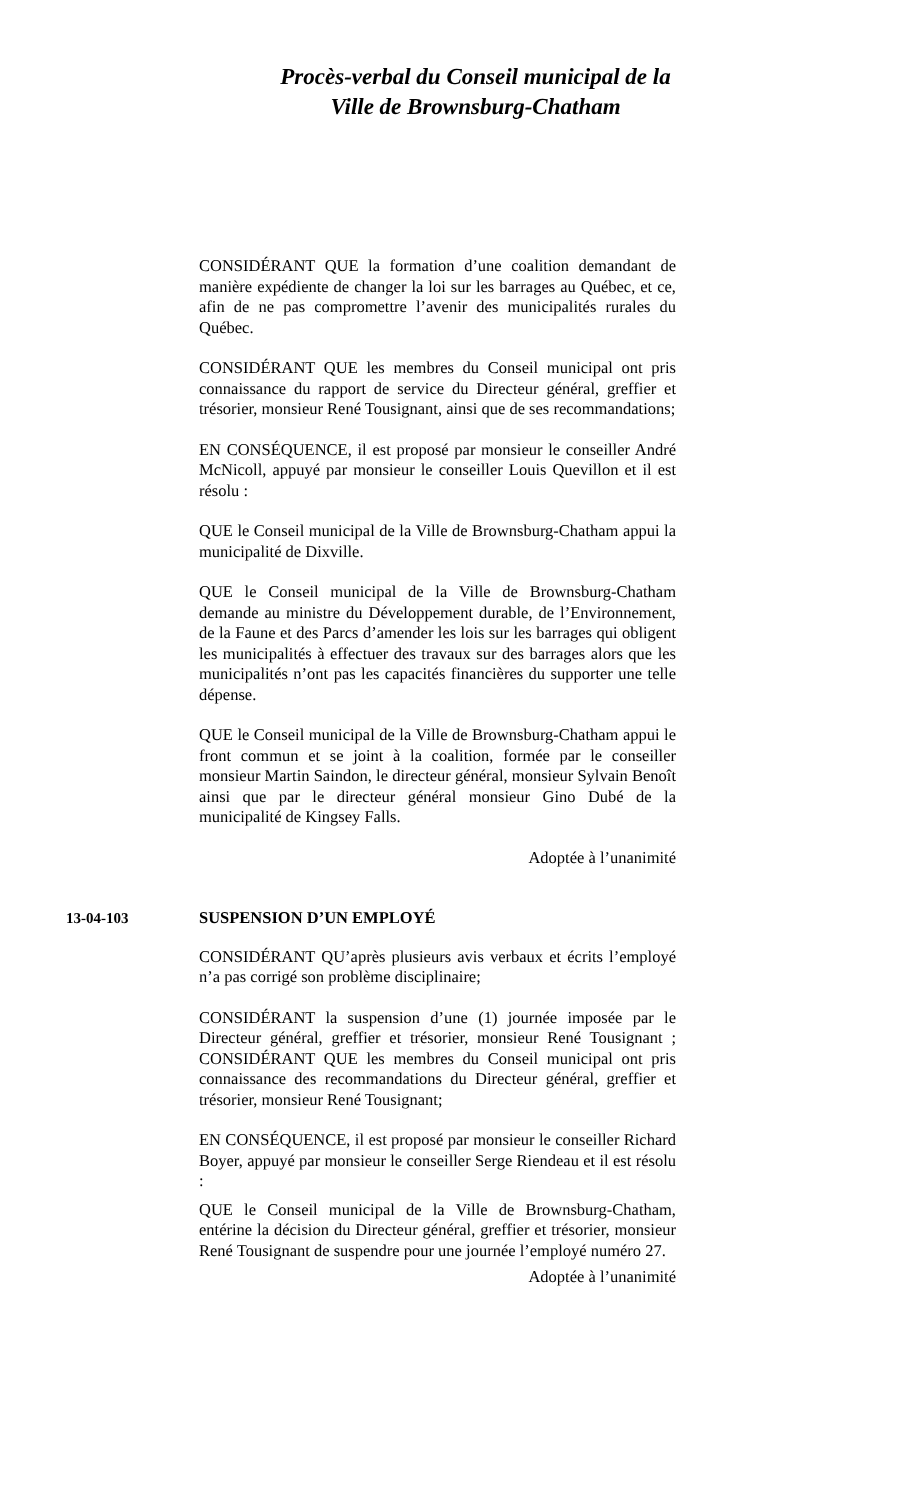Procès-verbal du Conseil municipal de la
Ville de Brownsburg-Chatham
CONSIDÉRANT QUE la formation d’une coalition demandant de manière expédiente de changer la loi sur les barrages au Québec, et ce, afin de ne pas compromettre l’avenir des municipalités rurales du Québec.
CONSIDÉRANT QUE les membres du Conseil municipal ont pris connaissance du rapport de service du Directeur général, greffier et trésorier, monsieur René Tousignant, ainsi que de ses recommandations;
EN CONSÉQUENCE, il est proposé par monsieur le conseiller André McNicoll, appuyé par monsieur le conseiller Louis Quevillon et il est résolu :
QUE le Conseil municipal de la Ville de Brownsburg-Chatham appui la municipalité de Dixville.
QUE le Conseil municipal de la Ville de Brownsburg-Chatham demande au ministre du Développement durable, de l’Environnement, de la Faune et des Parcs d’amender les lois sur les barrages qui obligent les municipalités à effectuer des travaux sur des barrages alors que les municipalités n’ont pas les capacités financières du supporter une telle dépense.
QUE le Conseil municipal de la Ville de Brownsburg-Chatham appui le front commun et se joint à la coalition, formée par le conseiller monsieur Martin Saindon, le directeur général, monsieur Sylvain Benoît ainsi que par le directeur général monsieur Gino Dubé de la municipalité de Kingsey Falls.
Adoptée à l’unanimité
13-04-103 SUSPENSION D’UN EMPLOYÉ
CONSIDÉRANT QU’après plusieurs avis verbaux et écrits l’employé n’a pas corrigé son problème disciplinaire;
CONSIDÉRANT la suspension d’une (1) journée imposée par le Directeur général, greffier et trésorier, monsieur René Tousignant ; CONSIDÉRANT QUE les membres du Conseil municipal ont pris connaissance des recommandations du Directeur général, greffier et trésorier, monsieur René Tousignant;
EN CONSÉQUENCE, il est proposé par monsieur le conseiller Richard Boyer, appuyé par monsieur le conseiller Serge Riendeau et il est résolu :
QUE le Conseil municipal de la Ville de Brownsburg-Chatham, entérine la décision du Directeur général, greffier et trésorier, monsieur René Tousignant de suspendre pour une journée l’employé numéro 27.
Adoptée à l’unanimité